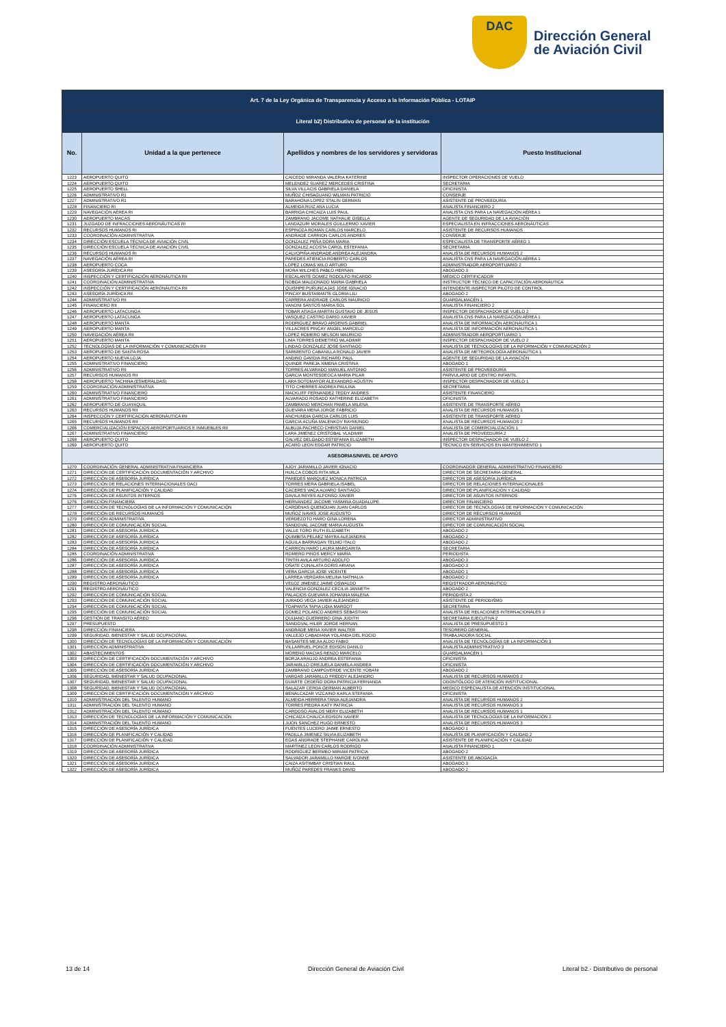DAC
Dirección General
de Aviación Civil
| Art. 7 de la Ley Orgánica de Transparencia y Acceso a la Información Pública - LOTAIP | | | |
| Literal b2) Distributivo de personal de la institución | | | |
| No. | Unidad a la que pertenece | Apellidos y nombres de los servidores y servidoras | Puesto Institucional |
| 1223 | AEROPUERTO QUITO | CAICEDO MIRANDA VALERIA KATERINE | INSPECTOR OPERACIONES DE VUELO |
| 1224 | AEROPUERTO QUITO | MELENDEZ SUAREZ MERCEDES CRISTINA | SECRETARIA |
| 1225 | AEROPUERTO SHELL | SILVA VILLACIS GABRIELA DANIELA | OFICINISTA |
| 1226 | ADMINISTRATIVO R1 | MUÑOZ CHISAGUANO WILMAN PATRICIO | CONSERJE |
| 1227 | ADMINISTRATIVO R1 | BARAHONA LOPEZ STALIN GERMAN | ASISTENTE DE PROVEEDURÍA |
| 1228 | FINANCIERO RI | ALMEIDA RUIZ ANA LUCIA | ANALISTA FINANCIERO 2 |
| 1229 | NAVEGACIÓN AÉREA RI | BARRIGA CHICAIZA LUIS PAUL | ANALISTA CNS PARA LA NAVEGACIÓN AÉREA 1 |
| 1230 | AEROPUERTO MACAS | ZAMBRANO JACOME NATHALIE GISELLA | AGENTE DE SEGURIDAD DE LA AVIACIÓN |
| 1231 | JUZGADO DE INFRACCIONES AERONÁUTICAS RI | LANDAZURI MORALES GUILLERMO XAVIER | ESPECIALISTA EN INFRACCIONES AERONÁUTICAS |
| 1232 | RECURSOS HUMANOS RI | ESPINOZA ROMAN CARLOS MARCELO | ASISTENTE DE RECURSOS HUMANOS |
| 1233 | COORDINACIÓN ADMINISTRATIVA | ANDRADE CARRION CARLOS ANDRES | CONSERJE |
| 1234 | DIRECCIÓN ESCUELA TÉCNICA DE AVIACIÓN CIVIL | GONZALEZ PEÑA DORA MARIA | ESPECIALISTA DE TRANSPORTE AÉREO 1 |
| 1235 | DIRECCIÓN ESCUELA TÉCNICA DE AVIACIÓN CIVIL | GONZALEZ ACOSTA CAROL ESTEFANIA | SECRETARIA |
| 1236 | RECURSOS HUMANOS RI | CALVOPIÑA ANDRADE ANDREA ALEJANDRA | ANALISTA DE RECURSOS HUMANOS 2 |
| 1237 | NAVEGACIÓN AÉREA RI | PAREDES ATIENCIA ROBERTO CARLOS | ANALISTA CNS PARA LA NAVEGACIÓN AÉREA 1 |
| 1238 | AEROPUERTO COCA | LOPEZ LOMAS WILO ARTURO | ADMINISTRADOR AEROPORTUARIO 2 |
| 1239 | ASESORÍA JURÍDICA RII | MORA WILCHES PABLO HERNAN | ABOGADO 3 |
| 1240 | INSPECCIÓN Y CERTIFICACIÓN AERONÁUTICA RII | ESCALANTE GOMEZ RODOLFO RICARDO | MÉDICO CERTIFICADOR |
| 1241 | COORDINACIÓN ADMINISTRATIVA | NOBOA MALDONADO MARIA GABRIELA | INSTRUCTOR TÉCNICO DE CAPACITACIÓN AERONÁUTICA |
| 1242 | INSPECCIÓN Y CERTIFICACIÓN AERONÁUTICA RII | QUISHPE PURUNCAJAS JOSE IGNACIO | INTENDENTE INSPECTOR PILOTO DE CONTROL |
| 1243 | ASESORÍA JURÍDICA RII | PINCAY BUSTAMANTE GLORIA LILI | ABOGADO 2 |
| 1244 | ADMINISTRATIVO RII | CARRERA ANDRADE CARLOS MAURICIO | GUARDALMACÉN 1 |
| 1245 | FINANCIERO RII | VANONI SANTOS MARIA SOL | ANALISTA FINANCIERO 2 |
| 1246 | AEROPUERTO LATACUNGA | TOBAR ATIAGA MARTIN GUSTAVO DE JESUS | INSPECTOR DESPACHADOR DE VUELO 2 |
| 1247 | AEROPUERTO LATACUNGA | VASQUEZ CASTRO DARIO XAVIER | ANALISTA CNS PARA LA NAVEGACIÓN AÉREA 1 |
| 1248 | AEROPUERTO MANTA | RODRIGUEZ BRAVO ARGENIS GABRIEL | ANALISTA DE INFORMACIÓN AERONÁUTICA 1 |
| 1249 | AEROPUERTO MANTA | VILLACRES PINCAY ANGEL MARCELO | ANALISTA DE INFORMACIÓN AERONÁUTICA 1 |
| 1250 | NAVEGACIÓN AÉREA RII | LOPEZ ROMERO NELSON MAURICIO | ADMINISTRADOR AEROPORTUARIO 1 |
| 1251 | AEROPUERTO MANTA | LIMA TORRES DEMETRIO WLADIMIR | INSPECTOR DESPACHADOR DE VUELO 2 |
| 1252 | TECNOLOGÍAS DE LA INFORMACIÓN Y COMUNICACIÓN RII | LINDAO GONZALEZ JOSE SANTIAGO | ANALISTA DE TECNOLOGÍAS DE LA INFORMACIÓN Y COMUNICACIÓN 2 |
| 1253 | AEROPUERTO DE SANTA ROSA | SARMIENTO CABANILLA RONALD JAVIER | ANALISTA DE METEOROLOGÍA AERONÁUTICA 1 |
| 1254 | AEROPUERTO NUEVA LOJA | ANDINO GAVIDIA RICHARD PAUL | AGENTE DE SEGURIDAD DE LA AVIACIÓN |
| 1255 | ADMINISTRATIVO FINANCIERO | QUINDE PAREJA XIMENA CRISTINA | ABOGADO 1 |
| 1256 | ADMINISTRATIVO RII | TORRES ALVARADO MANUEL ANTONIO | ASISTENTE DE PROVEEDURÍA |
| 1257 | RECURSOS HUMANOS RII | GARCIA MONTESDEOCA MARIA PILAR | PARVULARIO DE CENTRO INFANTIL |
| 1258 | AEROPUERTO TACHINA (ESMERALDAS) | LARA SOTOMAYOR ALEXANDRO AGUSTIN | INSPECTOR DESPACHADOR DE VUELO 1 |
| 1259 | COORDINACIÓN ADMINISTRATIVA | TITO CHERRES ANDREA PAULINA | SECRETARIA |
| 1260 | ADMINISTRATIVO FINANCIERO | MACKLIFF FERNANDEZ TEDDY ANDRES | ASISTENTE FINANCIERO |
| 1261 | ADMINISTRATIVO FINANCIERO | ALVARADO ROSADO KATHERINE ELIZABETH | OFICINISTA |
| 1262 | AEROPUERTO DE GUAYAQUIL | ZAMBRANO MERCHAN PAMELA MILENA | ASISTENTE DE TRANSPORTE AÉREO |
| 1263 | RECURSOS HUMANOS RII | GUEVARA MENA JORGE FABRICIO | ANALISTA DE RECURSOS HUMANOS 1 |
| 1264 | INSPECCIÓN Y CERTIFICACIÓN AERONÁUTICA RII | ANCHUNDIA GARCIA CARLOS LUIS | ASISTENTE DE TRANSPORTE AÉREO |
| 1265 | RECURSOS HUMANOS RII | GARCIA ACUÑA MALENKOV RAYMUNDO | ANALISTA DE RECURSOS HUMANOS 2 |
| 1266 | COMERCIALIZACIÓN ESPACIOS AEROPORTUARIOS E INMUEBLES RII | ALBUJA PACHECO CHRISTIAN DANIEL | ANALISTA DE COMERCIALIZACIÓN 1 |
| 1267 | ADMINISTRATIVO FINANCIERO | LARA JIMENEZ CRISTOBAL VLADIMIR | ANALISTA DE PROVEEDURÍA 2 |
| 1268 | AEROPUERTO QUITO | GALVEZ DELGADO ESTEFANIA ELIZABETH | INSPECTOR DESPACHADOR DE VUELO 2 |
| 1269 | AEROPUERTO QUITO | ACARO LEON EDGAR PATRICIO | TÉCNICO EN SERVICIOS EN MANTENIMIENTO 1 |
| ASESORIAS/NIVEL DE APOYO | | | |
| 1270 | COORDINACIÓN GENERAL ADMINISTRATIVA FINANCIERA | AJOY JARAMILLO JAVIER IGNACIO | COORDINADOR GENERAL ADMINISTRATIVO FINANCIERO |
| 1271 | DIRECCIÓN DE CERTIFICACIÓN DOCUMENTACIÓN Y ARCHIVO | HUILCA COBOS RITA MILA | DIRECTOR DE SECRETARIA GENERAL |
| 1272 | DIRECCIÓN DE ASESORÍA JURÍDICA | PAREDES MARQUEZ MONICA PATRICIA | DIRECTOR DE ASESORÍA JURÍDICA |
| 1273 | DIRECCIÓN DE RELACIONES INTERNACIONALES OACI | TORRES MERA GABRIELA ISABEL | DIRECTOR DE RELACIONES INTERNACIONALES |
| 1274 | DIRECCIÓN DE PLANIFICACIÓN Y CALIDAD | CACERES VACA ALVARO SANTIAGO | DIRECTOR DE PLANIFICACIÓN Y CALIDAD |
| 1275 | DIRECCIÓN DE ASUNTOS INTERNOS | DAVILA REYES ALFONSO XAVIER | DIRECTOR DE ASUNTOS INTERNOS |
| 1276 | DIRECCIÓN FINANCIERA | HERNANDEZ JACOME YASMINA GUADALUPE | DIRECTOR FINANCIERO |
| 1277 | DIRECCIÓN DE TECNOLOGÍAS DE LA INFORMACIÓN Y COMUNICACIÓN | CARDENAS QUENGUAN JUAN CARLOS | DIRECTOR DE TECNOLOGÍAS DE INFORMACIÓN Y COMUNICACIÓN |
| 1278 | DIRECCIÓN DE RECURSOS HUMANOS | MUÑOZ NAVAS JOSE AUGUSTO | DIRECTOR DE RECURSOS HUMANOS |
| 1279 | DIRECCIÓN ADMINISTRATIVA | VERDEZOTO HARO GINA LORENA | DIRECTOR ADMINISTRATIVO |
| 1280 | DIRECCIÓN DE COMUNICACIÓN SOCIAL | SANDOVAL JACOME MARIA AUGUSTA | DIRECTOR DE COMUNICACIÓN SOCIAL |
| 1281 | DIRECCIÓN DE ASESORÍA JURÍDICA | VALLE TORO RUTH ELIZABETH | ABOGADO 2 |
| 1282 | DIRECCIÓN DE ASESORÍA JURÍDICA | QUIMBITA PELAEZ MAYRA ALEJANDRA | ABOGADO 2 |
| 1283 | DIRECCIÓN DE ASESORÍA JURÍDICA | AGUILA BARRAGAN TELMO ITALO | ABOGADO 2 |
| 1284 | DIRECCIÓN DE ASESORÍA JURÍDICA | CARRION HARO LAURA MARGARITA | SECRETARIA |
| 1285 | COORDINACIÓN ADMINISTRATIVA | ROMERO PINOS MERCY MARIA | PERIODISTA |
| 1286 | DIRECCIÓN DE ASESORÍA JURÍDICA | TINTIN AVILA ARTURO ADOLFO | ABOGADO 3 |
| 1287 | DIRECCIÓN DE ASESORÍA JURÍDICA | OÑATE CUNALATA DORIS ARIANA | ABOGADO 3 |
| 1288 | DIRECCIÓN DE ASESORÍA JURÍDICA | VERA GARCIA JOSE VICENTE | ABOGADO 1 |
| 1289 | DIRECCIÓN DE ASESORÍA JURÍDICA | LARREA VERGARA MELINA NATHALIA | ABOGADO 2 |
| 1290 | REGISTRO AERONÁUTICO | VELOZ JIMENEZ JAIME OSWALDO | REGISTRADOR AERONÁUTICO |
| 1291 | REGISTRO AERONÁUTICO | VALENCIA GONZALEZ CECILIA JANNETH | ABOGADO 2 |
| 1292 | DIRECCIÓN DE COMUNICACIÓN SOCIAL | PALACIOS GUEVARA JOHANNA MALENA | PERIODISTA 2 |
| 1293 | DIRECCIÓN DE COMUNICACIÓN SOCIAL | JURADO VEGA JAVIER ALEJANDRO | ASISTENTE DE PERIODISMO |
| 1294 | DIRECCIÓN DE COMUNICACIÓN SOCIAL | TOAPANTA TAPIA LIDIA MARGOT | SECRETARIA |
| 1295 | DIRECCIÓN DE COMUNICACIÓN SOCIAL | GOMEZ POLANCO ANDRES SEBASTIAN | ANALISTA DE RELACIONES INTERNACIONALES 3 |
| 1296 | GESTIÓN DE TRANSITO AÉREO | QUIJANO GUERRERO GINA JUDITH | SECRETARIA EJECUTIVA 2 |
| 1297 | PRESUPUESTO | SANDOVAL HILER JORGE HERNAN | ANALISTA DE PRESUPUESTO 3 |
| 1298 | DIRECCIÓN FINANCIERA | ANDRADE MENA XAVIER WALTER | TESORERO GENERAL |
| 1299 | SEGURIDAD, BIENESTAR Y SALUD OCUPACIONAL | VALLEJO CABADIANA YOLANDA DEL ROCIO | TRABAJADORA SOCIAL |
| 1300 | DIRECCIÓN DE TECNOLOGÍAS DE LA INFORMACIÓN Y COMUNICACIÓN | BASANTES MEJIA ALDO FABIO | ANALISTA DE TECNOLOGÍAS DE LA INFORMACIÓN 3 |
| 1301 | DIRECCIÓN ADMINISTRATIVA | VILLARRUEL PONCE EDISON DANILO | ANALISTA ADMINISTRATIVO 3 |
| 1302 | ABASTECIMIENTOS | MORENO MACIAS RENZO MARCELO | GUARDALMACÉN 1 |
| 1303 | DIRECCIÓN DE CERTIFICACIÓN DOCUMENTACIÓN Y ARCHIVO | BORJA ARAUJO ANDREA ESTEFANIA | OFICINISTA |
| 1304 | DIRECCIÓN DE CERTIFICACIÓN DOCUMENTACIÓN Y ARCHIVO | JARAMILLO OREJUELA DANIELA ANDREA | OFICINISTA |
| 1305 | DIRECCIÓN DE ASESORÍA JURÍDICA | ZAMBRANO CAMPOVERDE VICENTE YOBANI | ABOGADO 2 |
| 1306 | SEGURIDAD, BIENESTAR Y SALUD OCUPACIONAL | VARGAS JARAMILLO FREDDY ALEJANDRO | ANALISTA DE RECURSOS HUMANOS 2 |
| 1307 | SEGURIDAD, BIENESTAR Y SALUD OCUPACIONAL | DUARTE CEDEÑO DORA PATRICIA FERNANDA | ODONTÓLOGO DE ATENCIÓN INSTITUCIONAL |
| 1308 | SEGURIDAD, BIENESTAR Y SALUD OCUPACIONAL | SALAZAR CERDA GERMAN ALBERTO | MEDICO ESPECIALISTA DE ATENCIÓN INSTITUCIONAL |
| 1309 | DIRECCIÓN DE CERTIFICACIÓN DOCUMENTACIÓN Y ARCHIVO | BENALCAZAR VIZCAINO KARLA STEFANIA | OFICINISTA |
| 1310 | ADMINISTRACIÓN DEL TALENTO HUMANO | ALMEIDA HERRERA TANIA ALEJANDRA | ANALISTA DE RECURSOS HUMANOS 2 |
| 1311 | ADMINISTRACIÓN DEL TALENTO HUMANO | TORRES PIEDRA KATY PATRICIA | ANALISTA DE RECURSOS HUMANOS 3 |
| 1312 | ADMINISTRACIÓN DEL TALENTO HUMANO | CARDOSO AVALOS MERY ELIZABETH | ANALISTA DE RECURSOS HUMANOS 1 |
| 1313 | DIRECCIÓN DE TECNOLOGÍAS DE LA INFORMACIÓN Y COMUNICACIÓN | CHICAIZA CHAUCA EDISON XAVIER | ANALISTA DE TECNOLOGÍAS DE LA INFORMACIÓN 2 |
| 1314 | ADMINISTRACIÓN DEL TALENTO HUMANO | JIJON SANCHEZ HUGO ERNESTO | ANALISTA DE RECURSOS HUMANOS 3 |
| 1315 | DIRECCIÓN DE ASESORÍA JURÍDICA | FUENTES LUCERO JAIME ERNESTO | ABOGADO 1 |
| 1316 | DIRECCIÓN DE PLANIFICACIÓN Y CALIDAD | PADILLA JIMENEZ SILVIA ELIZABETH | ANALISTA DE PLANIFICACIÓN Y CALIDAD 2 |
| 1317 | DIRECCIÓN DE PLANIFICACIÓN Y CALIDAD | EGAS ANDRADE STEPHANIE CAROLINA | ASISTENTE DE PLANIFICACIÓN Y CALIDAD |
| 1318 | COORDINACIÓN ADMINISTRATIVA | MARTINEZ LEON CARLOS RODRIGO | ANALISTA FINANCIERO 1 |
| 1319 | DIRECCIÓN DE ASESORÍA JURÍDICA | RODRIGUEZ BERMEO MIRIAM PATRICIA | ABOGADO 2 |
| 1320 | DIRECCIÓN DE ASESORÍA JURÍDICA | SALVADOR JARAMILLO MARGIE IVONNE | ASISTENTE DE ABOGACÍA |
| 1321 | DIRECCIÓN DE ASESORÍA JURÍDICA | CAIZA ASITIMBAY CRISTIAN RAUL | ABOGADO 3 |
| 1322 | DIRECCIÓN DE ASESORÍA JURÍDICA | MUÑOZ PAREDES FRANKS DAVID | ABOGADO 2 |
13 de 14 Dirección General de Aviación Civil Literal b2.- Distributivo de personal